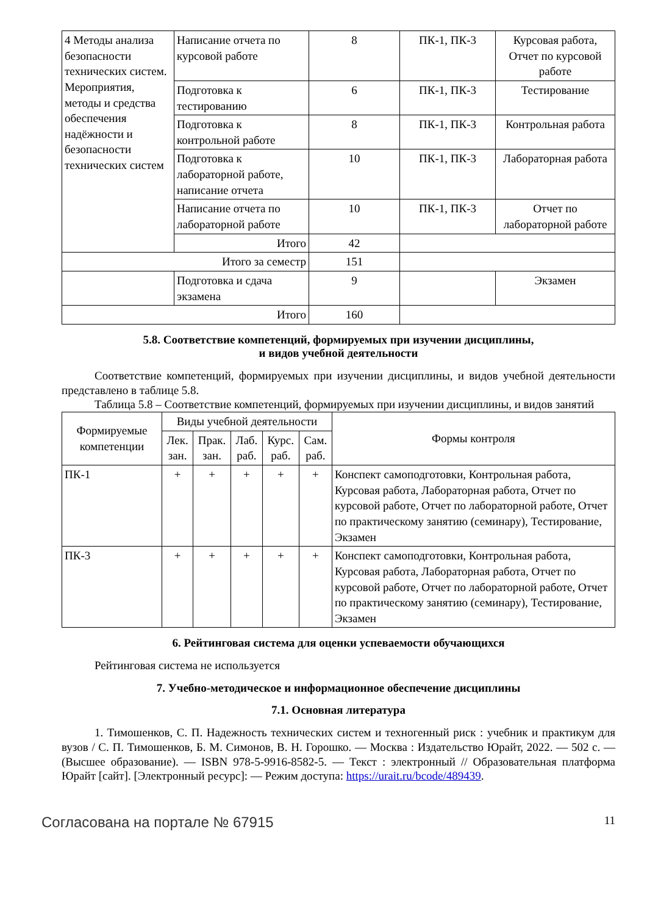| 4 Методы анализа безопасности технических систем. Мероприятия, методы и средства обеспечения надёжности и безопасности технических систем | Написание отчета по курсовой работе | 8 | ПК-1, ПК-3 | Курсовая работа, Отчет по курсовой работе |
| | Подготовка к тестированию | 6 | ПК-1, ПК-3 | Тестирование |
| | Подготовка к контрольной работе | 8 | ПК-1, ПК-3 | Контрольная работа |
| | Подготовка к лабораторной работе, написание отчета | 10 | ПК-1, ПК-3 | Лабораторная работа |
| | Написание отчета по лабораторной работе | 10 | ПК-1, ПК-3 | Отчет по лабораторной работе |
| | Итого | 42 | | |
| Итого за семестр | | 151 | | |
| | Подготовка и сдача экзамена | 9 | | Экзамен |
| Итого | | 160 | | |
5.8. Соответствие компетенций, формируемых при изучении дисциплины,
и видов учебной деятельности
Соответствие компетенций, формируемых при изучении дисциплины, и видов учебной деятельности представлено в таблице 5.8.
Таблица 5.8 – Соответствие компетенций, формируемых при изучении дисциплины, и видов занятий
| Формируемые компетенции | Виды учебной деятельности | | | | | Формы контроля |
| --- | --- | --- | --- | --- | --- | --- |
| | Лек. зан. | Прак. зан. | Лаб. раб. | Курс. раб. | Сам. раб. | |
| ПК-1 | + | + | + | + | + | Конспект самоподготовки, Контрольная работа, Курсовая работа, Лабораторная работа, Отчет по курсовой работе, Отчет по лабораторной работе, Отчет по практическому занятию (семинару), Тестирование, Экзамен |
| ПК-3 | + | + | + | + | + | Конспект самоподготовки, Контрольная работа, Курсовая работа, Лабораторная работа, Отчет по курсовой работе, Отчет по лабораторной работе, Отчет по практическому занятию (семинару), Тестирование, Экзамен |
6. Рейтинговая система для оценки успеваемости обучающихся
Рейтинговая система не используется
7. Учебно-методическое и информационное обеспечение дисциплины
7.1. Основная литература
1. Тимошенков, С. П. Надежность технических систем и техногенный риск : учебник и практикум для вузов / С. П. Тимошенков, Б. М. Симонов, В. Н. Горошко. — Москва : Издательство Юрайт, 2022. — 502 с. — (Высшее образование). — ISBN 978-5-9916-8582-5. — Текст : электронный // Образовательная платформа Юрайт [сайт]. [Электронный ресурс]: — Режим доступа: https://urait.ru/bcode/489439.
Согласована на портале № 67915 11